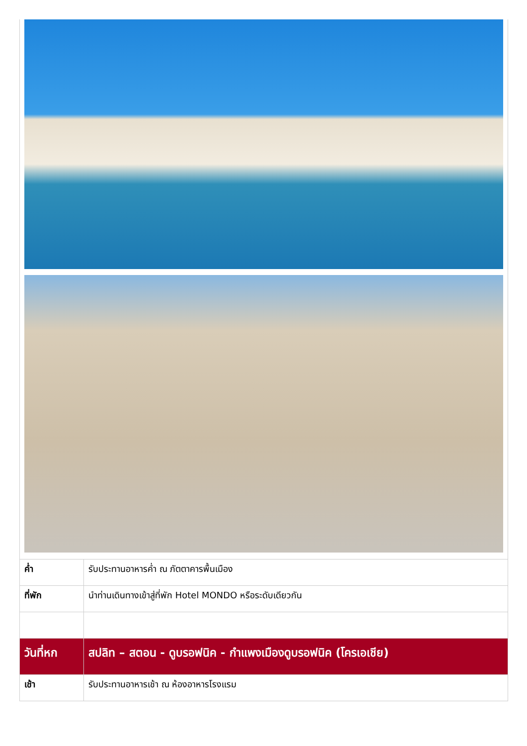| ค่ำ | รับประทานอาหารค่ำ ณ ภัตตาคารพื้นเมือง |
| ที่พัก | นำท่านเดินทางเข้าสู่ที่พัก Hotel MONDO หรือระดับเดียวกัน |
| วันที่หก | สปลิท – สตอน - ดูบรอฟนิค - กำแพงเมืองดูบรอฟนิค (โครเอเชีย) |
| เช้า | รับประทานอาหารเช้า ณ ห้องอาหารโรงแรม |